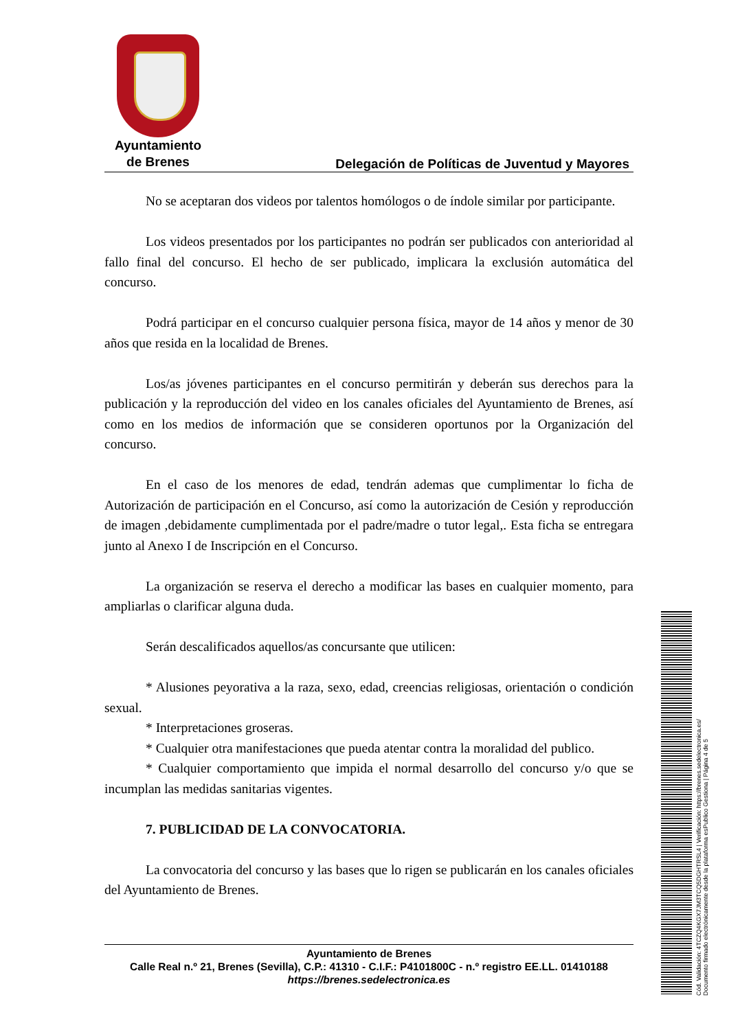Ayuntamiento
de Brenes
Delegación de Políticas de Juventud y Mayores
No se aceptaran dos videos por talentos homólogos o de índole similar por participante.
Los videos presentados por los participantes no podrán ser publicados con anterioridad al fallo final del concurso. El hecho de ser publicado, implicara la exclusión automática del concurso.
Podrá participar en el concurso cualquier persona física, mayor de 14 años y menor de 30 años que resida en la localidad de Brenes.
Los/as jóvenes participantes en el concurso permitirán y deberán sus derechos para la publicación y la reproducción del video en los canales oficiales del Ayuntamiento de Brenes, así como en los medios de información que se consideren oportunos por la Organización del concurso.
En el caso de los menores de edad, tendrán ademas que cumplimentar lo ficha de Autorización de participación en el Concurso, así como la autorización de Cesión y reproducción de imagen ,debidamente cumplimentada por el padre/madre o tutor legal,. Esta ficha se entregara junto al Anexo I de Inscripción en el Concurso.
La organización se reserva el derecho a modificar las bases en cualquier momento, para ampliarlas o clarificar alguna duda.
Serán descalificados aquellos/as concursante que utilicen:
* Alusiones peyorativa a la raza, sexo, edad, creencias religiosas, orientación o condición sexual.
* Interpretaciones groseras.
* Cualquier otra manifestaciones que pueda atentar contra la moralidad del publico.
* Cualquier comportamiento que impida el normal desarrollo del concurso y/o que se incumplan las medidas sanitarias vigentes.
7. PUBLICIDAD DE LA CONVOCATORIA.
La convocatoria del concurso y las bases que lo rigen se publicarán en los canales oficiales del Ayuntamiento de Brenes.
Ayuntamiento de Brenes
Calle Real n.º 21, Brenes (Sevilla), C.P.: 41310 - C.I.F.: P4101800C - n.º registro EE.LL. 01410188
https://brenes.sedelectronica.es
Cód. Validación: 4TCZQ4KGX7JM3TCQ5DGHTRSL4 | Verificación: https://brenes.sedelectronica.es/
Documento firmado electrónicamente desde la plataforma esPublico Gestiona | Página 4 de 5